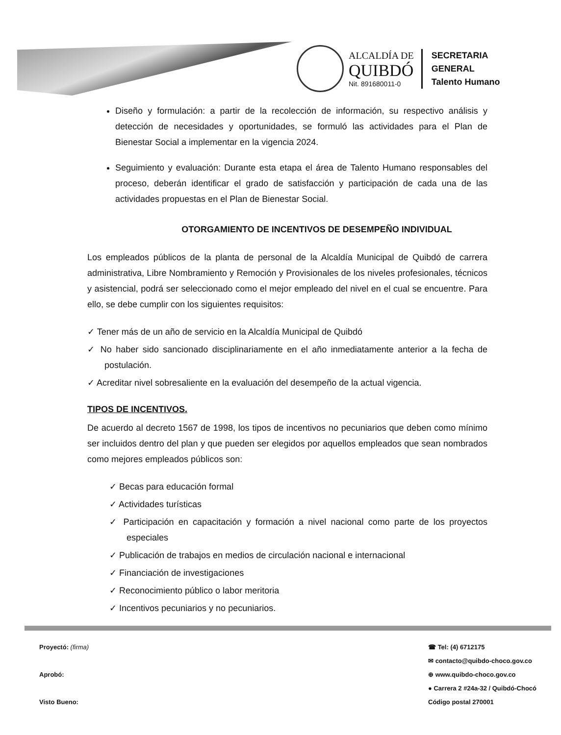ALCALDÍA DE
QUIBDÓ
Nit. 891680011-0
SECRETARIA
GENERAL
Talento Humano
Diseño y formulación: a partir de la recolección de información, su respectivo análisis y detección de necesidades y oportunidades, se formuló las actividades para el Plan de Bienestar Social a implementar en la vigencia 2024.
Seguimiento y evaluación: Durante esta etapa el área de Talento Humano responsables del proceso, deberán identificar el grado de satisfacción y participación de cada una de las actividades propuestas en el Plan de Bienestar Social.
OTORGAMIENTO DE INCENTIVOS DE DESEMPEÑO INDIVIDUAL
Los empleados públicos de la planta de personal de la Alcaldía Municipal de Quibdó de carrera administrativa, Libre Nombramiento y Remoción y Provisionales de los niveles profesionales, técnicos y asistencial, podrá ser seleccionado como el mejor empleado del nivel en el cual se encuentre. Para ello, se debe cumplir con los siguientes requisitos:
✓ Tener más de un año de servicio en la Alcaldía Municipal de Quibdó
✓ No haber sido sancionado disciplinariamente en el año inmediatamente anterior a la fecha de postulación.
✓ Acreditar nivel sobresaliente en la evaluación del desempeño de la actual vigencia.
TIPOS DE INCENTIVOS.
De acuerdo al decreto 1567 de 1998, los tipos de incentivos no pecuniarios que deben como mínimo ser incluidos dentro del plan y que pueden ser elegidos por aquellos empleados que sean nombrados como mejores empleados públicos son:
✓ Becas para educación formal
✓ Actividades turísticas
✓ Participación en capacitación y formación a nivel nacional como parte de los proyectos especiales
✓ Publicación de trabajos en medios de circulación nacional e internacional
✓ Financiación de investigaciones
✓ Reconocimiento público o labor meritoria
✓ Incentivos pecuniarios y no pecuniarios.
Proyectó: (firma)
Aprobó:
Visto Bueno:
☎ Tel: (4) 6712175
✉ contacto@quibdo-choco.gov.co
⊕ www.quibdo-choco.gov.co
● Carrera 2 #24a-32 / Quibdó-Chocó
Código postal 270001